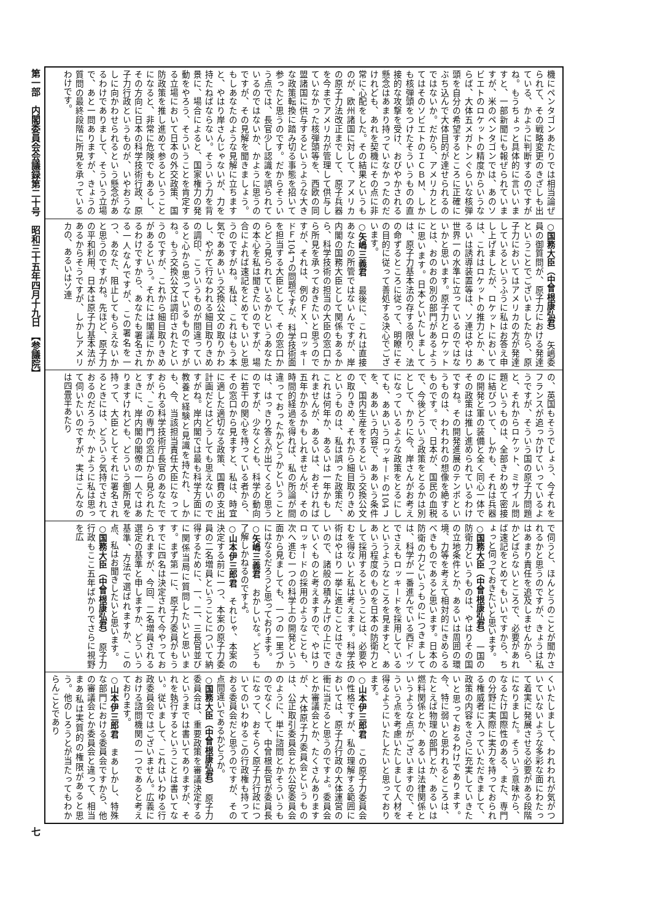機にペンタゴンあたりでは相当論ぜられて、その戦略変更のきざしも出ている、かように判断するのですがね。もうちょっと具体的に言いいますと、一部新聞にも報ぜられていますが、米のペンタゴンでは、あのソビエトのロケットの精度からいうならば、大体五メガトンぐらいな核弾頭を自分の希望するところに正確にぶち込んで大体目的が達せられるのではないか。だから、アメリカとしてはそのソビエトのＩＣＢＭ、しかも核弾頭をつけたそういうものの直接的な攻撃を受け、おびやかされる懸念はあまり持っていなかったのだけれども、あれを契機にその点に非常に心配をした。その結果というものが、欧州諸国に対して、アメリカの原子力法改正までして、原子兵器を今までアメリカが管理して供与していなかった核弾頭等を、西欧の同盟諸国に供与するというような大きな政策転換に踏み切る事態を招いて参ったと思うのです。だからそういう点では、長官少し認識を誤られているのではないか、かように思うのですが、その見解を聞きましょう。もしあなたのような見解に立ちますと、やはり岸さんじゃないが、力を持たねばならない。そういう力を背景に、場合によると、国家権力の発動をやろう、そういうことを肯定する立場において日本の外交政策、国防政策を推し進めて参るということになると、非常に危険でもあるし、その方向に日本の科学技術行政、原子力行政というものが、いやおうなしに向かわせられるという懸念があるわけでありまして、そういう立場で、あと一問ありますが、きょうの質問の最終段階に所見を承っているわけです。
○国務大臣（中曾根康弘君）　矢嶋委員の御質問が、原子力における発達ということでございましたから、原子力においてはアメリカの方が発達しているというふうに私はお答え申し上げましたが、ロケットにおいては、これはロケットの推力とか、あるいは誘導装置等は、ソ連はやはり世界一の水準に立っているのではないかと思います。原子力とロケットとは、おのおの別の部門があるように思います。日本といたしましては、原子力基本法の存する限り、法の命ずるところに従って、明瞭にその目的に従って善処する決心でございます。
○矢嶋三義君　最後に、これは直接あなたの所管ではないんですが、岸内閣の国務大臣として関係もあるから、科学技術の担当の大臣の窓口から所見を承っておきたいと思うのですが、それは、例のＦＸ、ロッキードＦ104Ｊの問題ですが、科学技術面を担当する大臣として、その窓口からどう見られているかというあなたの本心を私は聞きたいのですが、場合によれば速記をとめてもいいと思うのですがね。私は、これはもう本気であああいう交換公文の取りかわし、やがて行なわれる細目取りきめの調印、こういうものが間違っていると心から思っているものですがね。もう交換公文は調印されたというのですが、これから細目取りきめがあるという。それには閣議にかかるわけですから、あなたも署名される一人なんですが、この署名を一つ、あなた、阻止してもらえないかと思うのですがね。先ほど、原子力の平和利用、日本は原子力基本法があるからそうですが、しかしアメリカの、あるいはソ連
の、英国もそうでしょう、今それをフランスが追っかけていっているようですが、そういう国の原子力問題と、それからロケット、ミサイル問題というものは、全部きわめて密接に結びついて、しかも、それは兵器の開発と軍の装備と全く同心一体でその政策は推し進められているわけですね。その開発進展のテンポというものは、われわれの想像を絶するものです。で、日本が、国民の血税で、今後どういう政策をとるかは別として、かりに今、岸さんがお考えになっているような政策をとるにしても、ああいうロッキードの104Ｊを、ああいう内容で、ああいう条件で、国内生産をするという交換公文の取りきめ、それから細目取りきめというものは、私は誤った政策だ、これは何年か、あるいは一年かもしれませんが、あるいは、おそければ五年かかるかもしれませんが、その時間的経過を得れば、私の所論が間違っておったかどうかということは、はっきり答えが出てくると思うのですが、少なくとも、科学の動向に若干の関心を持っている者から、その窓口から見ますと、私は、時宜に適した適切なる政策、国費の支出計画だとはどうしても思えないのですがね。岸内閣では最も科学方面に教養と経験と見識を持たれ、しかも、今、当該担当責任大臣になっておられる科学技術庁長官のあなたですが、この専門の窓口から見られたときに、岸内閣の閣僚の一人ではありますけれども、どういう御所見を持って、大臣としてそれに署名されるときには、どういう気持でされておるのだろうか、かように私は思って伺いたいのですが、実はこんなのは四畳半あたり
で伺うと、ほんとうのことが聞かされるかと思うのですが、きょうは私はあまり責任を追及しませんから、かどばらないところで、必要があれば速記をとめてもいいですから、ちょっと伺っておきたいと思います。
○国務大臣（中曾根康弘君）　一国の防衛力というものは、やはりその国の立地条件とか、あるいは周囲の環境、力等を考えて相対的にきめらるべきものであると思います。日本の防衛の力というものにつきましては、科学が一番進んでいる西ドイツでさえもロッキードを採用しているというようなところを見ますと、ああいう程度のものを日本の防衛力として採用するということは、必要やむを得ないと私は考えます。科学技術はやはり一挙に進むことはできないので、諸般の積み上げの上にできていくものと考えますので、やはりロッキードの採用のようなことも、次へ進む一つの科学上の開発という面から見ましても、一つの一里づかにはなるだろうと思っております。
○矢嶋三義君　おかしいな。どうも了解しかねるのですよ。
○山本伊三郎君　それじゃ、本案の決定する前に一つ、本案の原子力委員の二名増員ということについて納得するために、一、二、三長官並びに関係当局に質問したいと思います。まず第一に、原子力委員がもうすでに四名は決定されて今やっておられますが、今回、二名増員される選定の基準と申しますか、どういう基準、方法で選ばれますか、この点、私はお聞きしたいと思います。
○国務大臣（中曾根康弘君）　原子力行政もここ五年ばかりでさらに視野を広
くいたしまして、われわれが気がついていないような多彩な面にわたって着実に発展させる必要がある段階になりました。そういう意味から、なるたけ国際性のある、また、専門の分野に実際に実力を持っておられる権威者に入っていただきまして、政策の内容をさらに充実していきたいと思っておるわけであります。今、特に弱いと思われるところは、たとえば物理の部門とか、あるいは燃料関係とか、あるいは法律関係というような点がございますので、そういう点を考慮いたしまして人材を得るようにいたしたいと思っております。
○山本伊三郎君　この原子力委員会の性格ですが、私の理解する範囲においては、原子力行政の大体運営の衝に当たると思うのですよ。委員会とか審議会とか、たくさんありますが、大体原子力委員会というものは、公正取引委員会とか公安委員会のように、単に諮問とかそういうものでなくして、中曾根長官が委員長になって、おそらく原子力行政についてのいわゆるこの行政権も持っておる委員会だと思うのですが、その点間違いであるかどうか。
○国務大臣（中曾根康弘君）　原子力委員会は、重要政策を審議決定するというまでは書いてありますが、それを執行するということは書いてない。従いまして、これはいわゆる行政委員会ではございません。広義における諮問機関の一つであると考えております。
○山本伊三郎君　まあしかし、特殊な部門における委員会ですから、他の審議会とか委員会と違って、相当まあ私は実質的の権限があると思う。他のしろうとが当たってもわからんことであり
第一部　内閣委員会会議録第二十号　昭和三十五年四月十九日　【参議院】 七